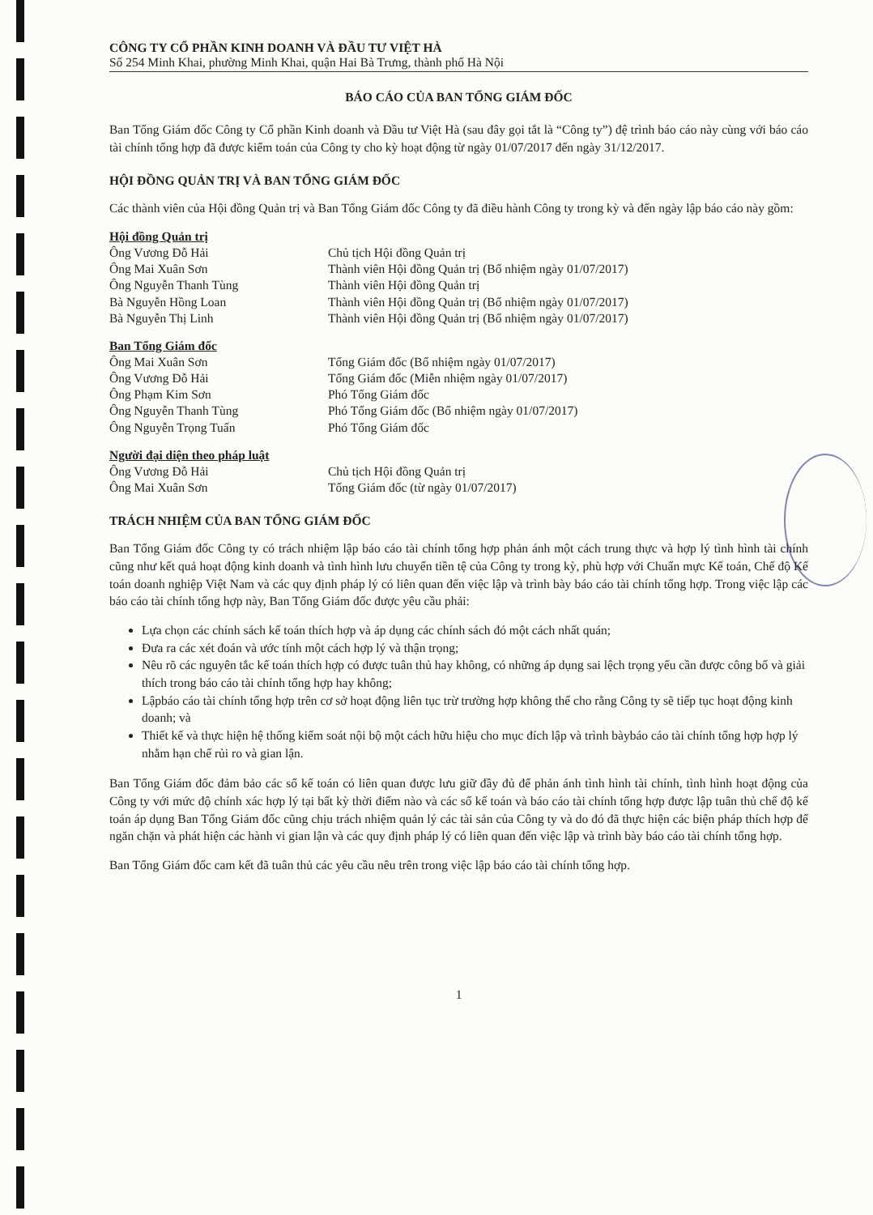CÔNG TY CỔ PHẦN KINH DOANH VÀ ĐẦU TƯ VIỆT HÀ
Số 254 Minh Khai, phường Minh Khai, quận Hai Bà Trưng, thành phố Hà Nội
BÁO CÁO CỦA BAN TỔNG GIÁM ĐỐC
Ban Tổng Giám đốc Công ty Cổ phần Kinh doanh và Đầu tư Việt Hà (sau đây gọi tắt là “Công ty”) đệ trình báo cáo này cùng với báo cáo tài chính tổng hợp đã được kiểm toán của Công ty cho kỳ hoạt động từ ngày 01/07/2017 đến ngày 31/12/2017.
HỘI ĐỒNG QUẢN TRỊ VÀ BAN TỔNG GIÁM ĐỐC
Các thành viên của Hội đồng Quản trị và Ban Tổng Giám đốc Công ty đã điều hành Công ty trong kỳ và đến ngày lập báo cáo này gồm:
| Hội đồng Quản trị | |
| Ông Vương Đỗ Hải | Chủ tịch Hội đồng Quản trị |
| Ông Mai Xuân Sơn | Thành viên Hội đồng Quản trị (Bổ nhiệm ngày 01/07/2017) |
| Ông Nguyễn Thanh Tùng | Thành viên Hội đồng Quản trị |
| Bà Nguyễn Hồng Loan | Thành viên Hội đồng Quản trị (Bổ nhiệm ngày 01/07/2017) |
| Bà Nguyễn Thị Linh | Thành viên Hội đồng Quản trị (Bổ nhiệm ngày 01/07/2017) |
| Ban Tổng Giám đốc | |
| Ông Mai Xuân Sơn | Tổng Giám đốc (Bổ nhiệm ngày 01/07/2017) |
| Ông Vương Đỗ Hải | Tổng Giám đốc (Miễn nhiệm ngày 01/07/2017) |
| Ông Phạm Kim Sơn | Phó Tổng Giám đốc |
| Ông Nguyễn Thanh Tùng | Phó Tổng Giám đốc (Bổ nhiệm ngày 01/07/2017) |
| Ông Nguyễn Trọng Tuấn | Phó Tổng Giám đốc |
| Người đại diện theo pháp luật | |
| Ông Vương Đỗ Hải | Chủ tịch Hội đồng Quản trị |
| Ông Mai Xuân Sơn | Tổng Giám đốc (từ ngày 01/07/2017) |
TRÁCH NHIỆM CỦA BAN TỔNG GIÁM ĐỐC
Ban Tổng Giám đốc Công ty có trách nhiệm lập báo cáo tài chính tổng hợp phản ánh một cách trung thực và hợp lý tình hình tài chính cũng như kết quả hoạt động kinh doanh và tình hình lưu chuyển tiền tệ của Công ty trong kỳ, phù hợp với Chuẩn mực Kế toán, Chế độ Kế toán doanh nghiệp Việt Nam và các quy định pháp lý có liên quan đến việc lập và trình bày báo cáo tài chính tổng hợp. Trong việc lập các báo cáo tài chính tổng hợp này, Ban Tổng Giám đốc được yêu cầu phải:
Lựa chọn các chính sách kế toán thích hợp và áp dụng các chính sách đó một cách nhất quán;
Đưa ra các xét đoán và ước tính một cách hợp lý và thận trọng;
Nêu rõ các nguyên tắc kế toán thích hợp có được tuân thủ hay không, có những áp dụng sai lệch trọng yếu cần được công bố và giải thích trong báo cáo tài chính tổng hợp hay không;
Lậpbáo cáo tài chính tổng hợp trên cơ sở hoạt động liên tục trừ trường hợp không thể cho rằng Công ty sẽ tiếp tục hoạt động kinh doanh; và
Thiết kế và thực hiện hệ thống kiểm soát nội bộ một cách hữu hiệu cho mục đích lập và trình bàybáo cáo tài chính tổng hợp hợp lý nhằm hạn chế rủi ro và gian lận.
Ban Tổng Giám đốc đảm bảo các sổ kế toán có liên quan được lưu giữ đầy đủ để phản ánh tình hình tài chính, tình hình hoạt động của Công ty với mức độ chính xác hợp lý tại bất kỳ thời điểm nào và các sổ kế toán và báo cáo tài chính tổng hợp được lập tuân thủ chế độ kế toán áp dụng Ban Tổng Giám đốc cũng chịu trách nhiệm quản lý các tài sản của Công ty và do đó đã thực hiện các biện pháp thích hợp để ngăn chặn và phát hiện các hành vi gian lận và các quy định pháp lý có liên quan đến việc lập và trình bày báo cáo tài chính tổng hợp.
Ban Tổng Giám đốc cam kết đã tuân thủ các yêu cầu nêu trên trong việc lập báo cáo tài chính tổng hợp.
1